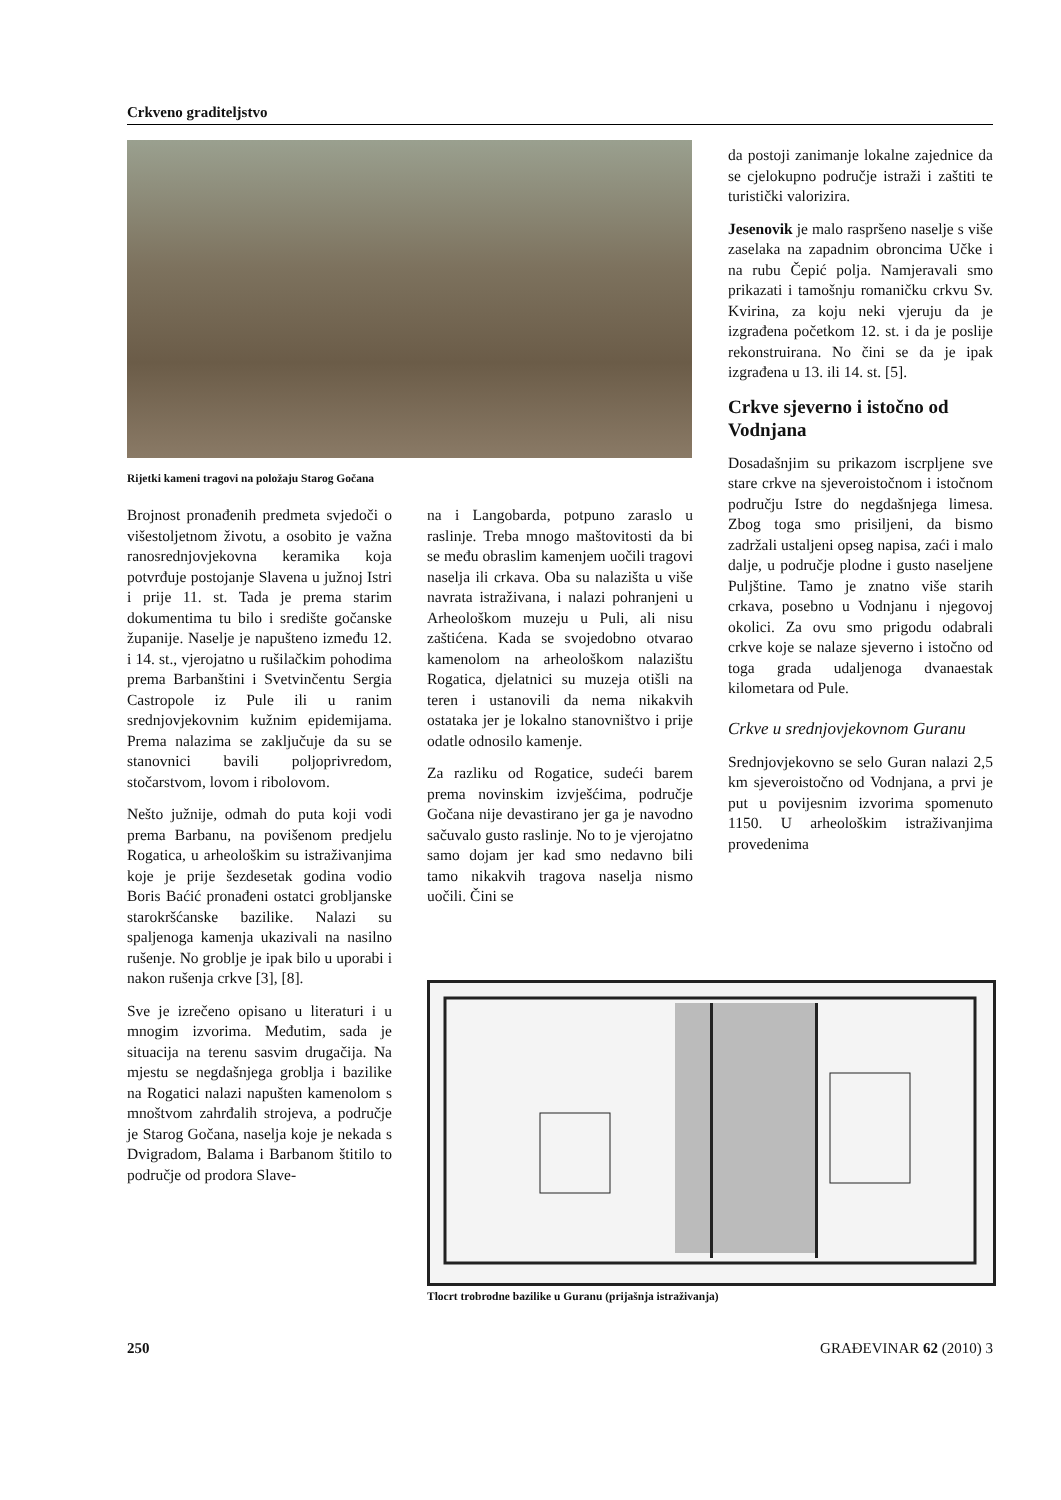Crkveno graditeljstvo
Rijetki kameni tragovi na položaju Starog Gočana
Brojnost pronađenih predmeta svjedoči o višestoljetnom životu, a osobito je važna ranosrednjovjekovna keramika koja potvrđuje postojanje Slavena u južnoj Istri i prije 11. st. Tada je prema starim dokumentima tu bilo i središte gočanske županije. Naselje je napušteno između 12. i 14. st., vjerojatno u rušilačkim pohodima prema Barbanštini i Svetvinčentu Sergia Castropole iz Pule ili u ranim srednjovjekovnim kužnim epidemijama. Prema nalazima se zaključuje da su se stanovnici bavili poljoprivredom, stočarstvom, lovom i ribolovom.
Nešto južnije, odmah do puta koji vodi prema Barbanu, na povišenom predjelu Rogatica, u arheološkim su istraživanjima koje je prije šezdesetak godina vodio Boris Baćić pronađeni ostatci grobljanske starokršćanske bazilike. Nalazi su spaljenoga kamenja ukazivali na nasilno rušenje. No groblje je ipak bilo u uporabi i nakon rušenja crkve [3], [8].
Sve je izrečeno opisano u literaturi i u mnogim izvorima. Međutim, sada je situacija na terenu sasvim drugačija. Na mjestu se negdašnjega groblja i bazilike na Rogatici nalazi napušten kamenolom s mnoštvom zahrđalih strojeva, a područje je Starog Gočana, naselja koje je nekada s Dvigradom, Balama i Barbanom štitilo to područje od prodora Slave-
na i Langobarda, potpuno zaraslo u raslinje. Treba mnogo maštovitosti da bi se među obraslim kamenjem uočili tragovi naselja ili crkava. Oba su nalazišta u više navrata istraživana, i nalazi pohranjeni u Arheološkom muzeju u Puli, ali nisu zaštićena. Kada se svojedobno otvarao kamenolom na arheološkom nalazištu Rogatica, djelatnici su muzeja otišli na teren i ustanovili da nema nikakvih ostataka jer je lokalno stanovništvo i prije odatle odnosilo kamenje.
Za razliku od Rogatice, sudeći barem prema novinskim izvješćima, područje Gočana nije devastirano jer ga je navodno sačuvalo gusto raslinje. No to je vjerojatno samo dojam jer kad smo nedavno bili tamo nikakvih tragova naselja nismo uočili. Čini se
da postoji zanimanje lokalne zajednice da se cjelokupno područje istraži i zaštiti te turistički valorizira.
Jesenovik je malo raspršeno naselje s više zaselaka na zapadnim obroncima Učke i na rubu Čepić polja. Namjeravali smo prikazati i tamošnju romaničku crkvu Sv. Kvirina, za koju neki vjeruju da je izgrađena početkom 12. st. i da je poslije rekonstruirana. No čini se da je ipak izgrađena u 13. ili 14. st. [5].
Crkve sjeverno i istočno od Vodnjana
Dosadašnjim su prikazom iscrpljene sve stare crkve na sjeveroistočnom i istočnom području Istre do negdašnjega limesa. Zbog toga smo prisiljeni, da bismo zadržali ustaljeni opseg napisa, zaći i malo dalje, u područje plodne i gusto naseljene Puljštine. Tamo je znatno više starih crkava, posebno u Vodnjanu i njegovoj okolici. Za ovu smo prigodu odabrali crkve koje se nalaze sjeverno i istočno od toga grada udaljenoga dvanaestak kilometara od Pule.
Crkve u srednjovjekovnom Guranu
Srednjovjekovno se selo Guran nalazi 2,5 km sjeveroistočno od Vodnjana, a prvi je put u povijesnim izvorima spomenuto 1150. U arheološkim istraživanjima provedenima
Tlocrt trobrodne bazilike u Guranu (prijašnja istraživanja)
250 GRAĐEVINAR 62 (2010) 3